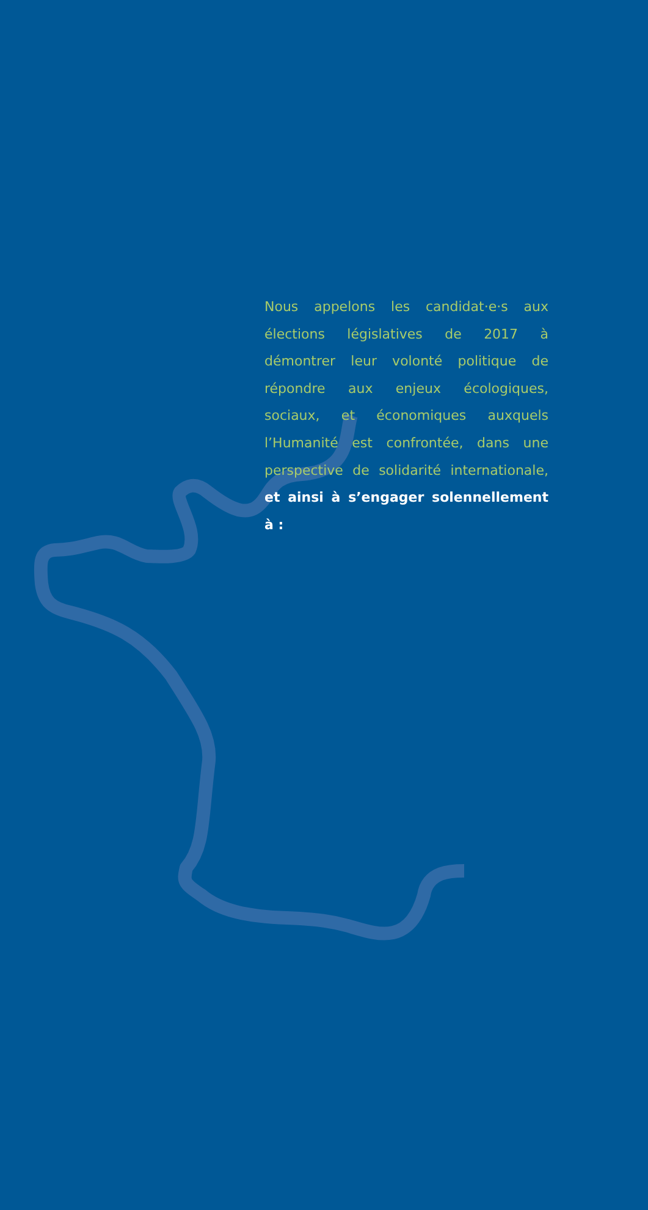Nous appelons les candidat·e·s aux élections législatives de 2017 à démontrer leur volonté politique de répondre aux enjeux écologiques, sociaux, et économiques auxquels l’Humanité est confrontée, dans une perspective de solidarité internationale, et ainsi à s’engager solennellement à :